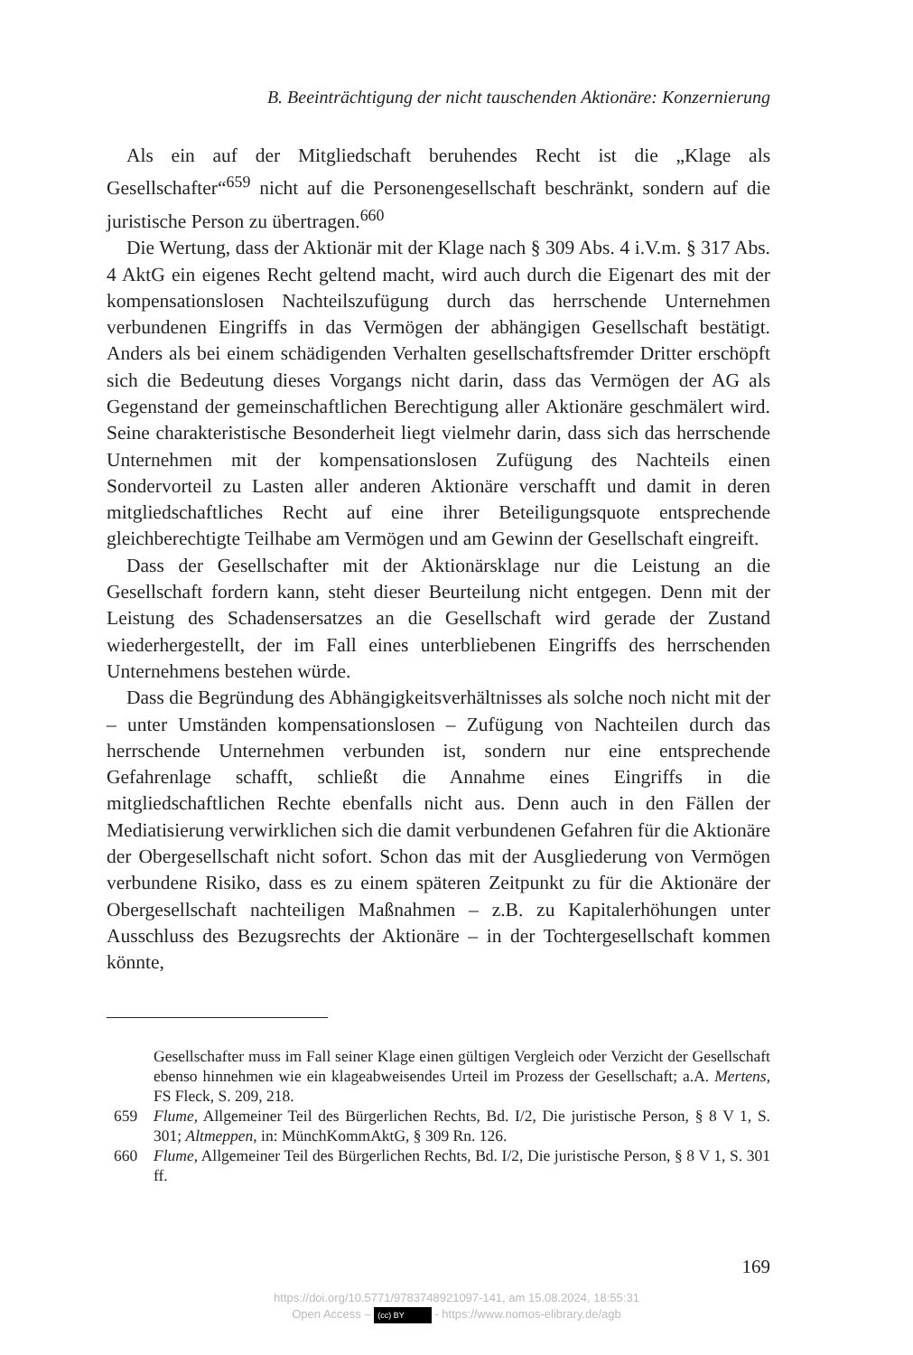B. Beeinträchtigung der nicht tauschenden Aktionäre: Konzernierung
Als ein auf der Mitgliedschaft beruhendes Recht ist die „Klage als Gesellschafter“<sup>659</sup> nicht auf die Personengesellschaft beschränkt, sondern auf die juristische Person zu übertragen.<sup>660</sup>
Die Wertung, dass der Aktionär mit der Klage nach § 309 Abs. 4 i.V.m. § 317 Abs. 4 AktG ein eigenes Recht geltend macht, wird auch durch die Eigenart des mit der kompensationslosen Nachteilszufügung durch das herrschende Unternehmen verbundenen Eingriffs in das Vermögen der abhängigen Gesellschaft bestätigt. Anders als bei einem schädigenden Verhalten gesellschaftsfremder Dritter erschöpft sich die Bedeutung dieses Vorgangs nicht darin, dass das Vermögen der AG als Gegenstand der gemeinschaftlichen Berechtigung aller Aktionäre geschmälert wird. Seine charakteristische Besonderheit liegt vielmehr darin, dass sich das herrschende Unternehmen mit der kompensationslosen Zufügung des Nachteils einen Sondervorteil zu Lasten aller anderen Aktionäre verschafft und damit in deren mitgliedschaftliches Recht auf eine ihrer Beteiligungsquote entsprechende gleichberechtigte Teilhabe am Vermögen und am Gewinn der Gesellschaft eingreift.
Dass der Gesellschafter mit der Aktionärsklage nur die Leistung an die Gesellschaft fordern kann, steht dieser Beurteilung nicht entgegen. Denn mit der Leistung des Schadensersatzes an die Gesellschaft wird gerade der Zustand wiederhergestellt, der im Fall eines unterbliebenen Eingriffs des herrschenden Unternehmens bestehen würde.
Dass die Begründung des Abhängigkeitsverhältnisses als solche noch nicht mit der – unter Umständen kompensationslosen – Zufügung von Nachteilen durch das herrschende Unternehmen verbunden ist, sondern nur eine entsprechende Gefahrenlage schafft, schließt die Annahme eines Eingriffs in die mitgliedschaftlichen Rechte ebenfalls nicht aus. Denn auch in den Fällen der Mediatisierung verwirklichen sich die damit verbundenen Gefahren für die Aktionäre der Obergesellschaft nicht sofort. Schon das mit der Ausgliederung von Vermögen verbundene Risiko, dass es zu einem späteren Zeitpunkt zu für die Aktionäre der Obergesellschaft nachteiligen Maßnahmen – z.B. zu Kapitalerhöhungen unter Ausschluss des Bezugsrechts der Aktionäre – in der Tochtergesellschaft kommen könnte,
Gesellschafter muss im Fall seiner Klage einen gültigen Vergleich oder Verzicht der Gesellschaft ebenso hinnehmen wie ein klageabweisendes Urteil im Prozess der Gesellschaft; a.A. Mertens, FS Fleck, S. 209, 218.
659 Flume, Allgemeiner Teil des Bürgerlichen Rechts, Bd. I/2, Die juristische Person, § 8 V 1, S. 301; Altmeppen, in: MünchKommAktG, § 309 Rn. 126.
660 Flume, Allgemeiner Teil des Bürgerlichen Rechts, Bd. I/2, Die juristische Person, § 8 V 1, S. 301 ff.
169
https://doi.org/10.5771/9783748921097-141, am 15.08.2024, 18:55:31
Open Access – (cc) BY - https://www.nomos-elibrary.de/agb